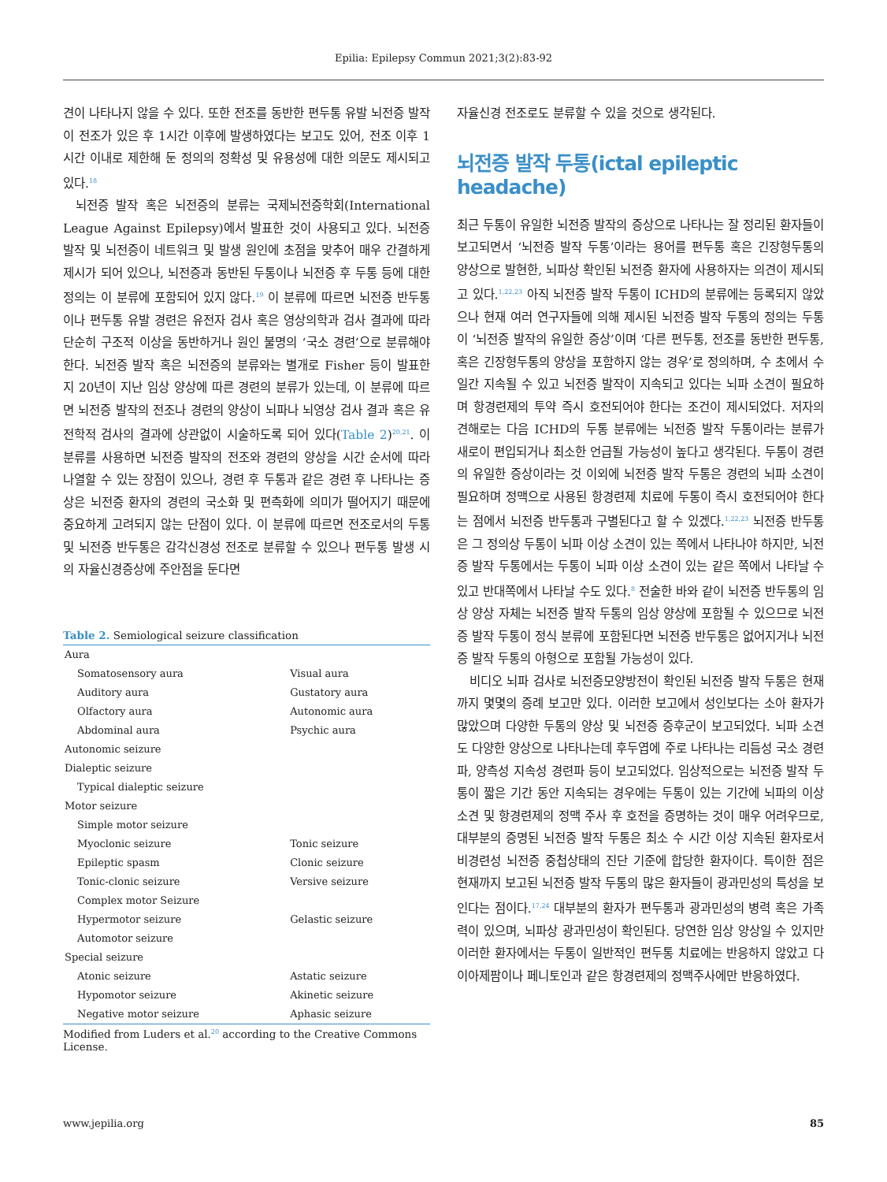Epilia: Epilepsy Commun 2021;3(2):83-92
견이 나타나지 않을 수 있다. 또한 전조를 동반한 편두통 유발 뇌전증 발작이 전조가 있은 후 1시간 이후에 발생하였다는 보고도 있어, 전조 이후 1시간 이내로 제한해 둔 정의의 정확성 및 유용성에 대한 의문도 제시되고 있다.<sup>18</sup>
뇌전증 발작 혹은 뇌전증의 분류는 국제뇌전증학회(International League Against Epilepsy)에서 발표한 것이 사용되고 있다. 뇌전증 발작 및 뇌전증이 네트워크 및 발생 원인에 초점을 맞추어 매우 간결하게 제시가 되어 있으나, 뇌전증과 동반된 두통이나 뇌전증 후 두통 등에 대한 정의는 이 분류에 포함되어 있지 않다.<sup>19</sup> 이 분류에 따르면 뇌전증 반두통이나 편두통 유발 경련은 유전자 검사 혹은 영상의학과 검사 결과에 따라 단순히 구조적 이상을 동반하거나 원인 불명의 ‘국소 경련’으로 분류해야 한다. 뇌전증 발작 혹은 뇌전증의 분류와는 별개로 Fisher 등이 발표한 지 20년이 지난 임상 양상에 따른 경련의 분류가 있는데, 이 분류에 따르면 뇌전증 발작의 전조나 경련의 양상이 뇌파나 뇌영상 검사 결과 혹은 유전학적 검사의 결과에 상관없이 시술하도록 되어 있다(Table 2)<sup>20,21</sup>. 이 분류를 사용하면 뇌전증 발작의 전조와 경련의 양상을 시간 순서에 따라 나열할 수 있는 장점이 있으나, 경련 후 두통과 같은 경련 후 나타나는 증상은 뇌전증 환자의 경련의 국소화 및 편측화에 의미가 떨어지기 때문에 중요하게 고려되지 않는 단점이 있다. 이 분류에 따르면 전조로서의 두통 및 뇌전증 반두통은 감각신경성 전조로 분류할 수 있으나 편두통 발생 시의 자율신경증상에 주안점을 둔다면
Table 2. Semiological seizure classification
| Aura | |
| Somatosensory aura | Visual aura |
| Auditory aura | Gustatory aura |
| Olfactory aura | Autonomic aura |
| Abdominal aura | Psychic aura |
| Autonomic seizure | |
| Dialeptic seizure | |
| Typical dialeptic seizure | |
| Motor seizure | |
| Simple motor seizure | |
| Myoclonic seizure | Tonic seizure |
| Epileptic spasm | Clonic seizure |
| Tonic-clonic seizure | Versive seizure |
| Complex motor Seizure | |
| Hypermotor seizure | Gelastic seizure |
| Automotor seizure | |
| Special seizure | |
| Atonic seizure | Astatic seizure |
| Hypomotor seizure | Akinetic seizure |
| Negative motor seizure | Aphasic seizure |
Modified from Luders et al.<sup>20</sup> according to the Creative Commons License.
자율신경 전조로도 분류할 수 있을 것으로 생각된다.
뇌전증 발작 두통(ictal epileptic headache)
최근 두통이 유일한 뇌전증 발작의 증상으로 나타나는 잘 정리된 환자들이 보고되면서 ‘뇌전증 발작 두통’이라는 용어를 편두통 혹은 긴장형두통의 양상으로 발현한, 뇌파상 확인된 뇌전증 환자에 사용하자는 의견이 제시되고 있다.<sup>1,22,23</sup> 아직 뇌전증 발작 두통이 ICHD의 분류에는 등록되지 않았으나 현재 여러 연구자들에 의해 제시된 뇌전증 발작 두통의 정의는 두통이 ‘뇌전증 발작의 유일한 증상’이며 ‘다른 편두통, 전조를 동반한 편두통, 혹은 긴장형두통의 양상을 포함하지 않는 경우’로 정의하며, 수 초에서 수일간 지속될 수 있고 뇌전증 발작이 지속되고 있다는 뇌파 소견이 필요하며 항경련제의 투약 즉시 호전되어야 한다는 조건이 제시되었다. 저자의 견해로는 다음 ICHD의 두통 분류에는 뇌전증 발작 두통이라는 분류가 새로이 편입되거나 최소한 언급될 가능성이 높다고 생각된다. 두통이 경련의 유일한 증상이라는 것 이외에 뇌전증 발작 두통은 경련의 뇌파 소견이 필요하며 정맥으로 사용된 항경련제 치료에 두통이 즉시 호전되어야 한다는 점에서 뇌전증 반두통과 구별된다고 할 수 있겠다.<sup>1,22,23</sup> 뇌전증 반두통은 그 정의상 두통이 뇌파 이상 소견이 있는 쪽에서 나타나야 하지만, 뇌전증 발작 두통에서는 두통이 뇌파 이상 소견이 있는 같은 쪽에서 나타날 수 있고 반대쪽에서 나타날 수도 있다.<sup>8</sup> 전술한 바와 같이 뇌전증 반두통의 임상 양상 자체는 뇌전증 발작 두통의 임상 양상에 포함될 수 있으므로 뇌전증 발작 두통이 정식 분류에 포함된다면 뇌전증 반두통은 없어지거나 뇌전증 발작 두통의 아형으로 포함될 가능성이 있다.
비디오 뇌파 검사로 뇌전증모양방전이 확인된 뇌전증 발작 두통은 현재까지 몇몇의 증례 보고만 있다. 이러한 보고에서 성인보다는 소아 환자가 많았으며 다양한 두통의 양상 및 뇌전증 증후군이 보고되었다. 뇌파 소견도 다양한 양상으로 나타나는데 후두엽에 주로 나타나는 리듬성 국소 경련파, 양측성 지속성 경련파 등이 보고되었다. 임상적으로는 뇌전증 발작 두통이 짧은 기간 동안 지속되는 경우에는 두통이 있는 기간에 뇌파의 이상 소견 및 항경련제의 정맥 주사 후 호전을 증명하는 것이 매우 어려우므로, 대부분의 증명된 뇌전증 발작 두통은 최소 수 시간 이상 지속된 환자로서 비경련성 뇌전증 중첩상태의 진단 기준에 합당한 환자이다. 특이한 점은 현재까지 보고된 뇌전증 발작 두통의 많은 환자들이 광과민성의 특성을 보인다는 점이다.<sup>17,24</sup> 대부분의 환자가 편두통과 광과민성의 병력 혹은 가족력이 있으며, 뇌파상 광과민성이 확인된다. 당연한 임상 양상일 수 있지만 이러한 환자에서는 두통이 일반적인 편두통 치료에는 반응하지 않았고 다이아제팜이나 페니토인과 같은 항경련제의 정맥주사에만 반응하였다.
www.jepilia.org 85